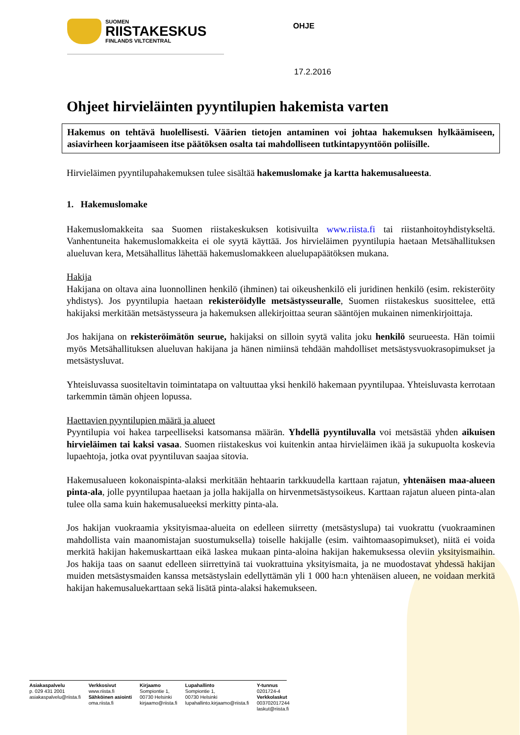SUOMEN
RIISTAKESKUS
FINLANDS VILTCENTRAL
OHJE
17.2.2016
Ohjeet hirvieläinten pyyntilupien hakemista varten
Hakemus on tehtävä huolellisesti. Väärien tietojen antaminen voi johtaa hakemuksen hylkäämiseen, asiavirheen korjaamiseen itse päätöksen osalta tai mahdolliseen tutkintapyyntöön poliisille.
Hirvieläimen pyyntilupahakemuksen tulee sisältää hakemuslomake ja kartta hakemusalueesta.
1. Hakemuslomake
Hakemuslomakkeita saa Suomen riistakeskuksen kotisivuilta www.riista.fi tai riistanhoitoyhdistykseltä. Vanhentuneita hakemuslomakkeita ei ole syytä käyttää. Jos hirvieläimen pyyntilupia haetaan Metsähallituksen alueluvan kera, Metsähallitus lähettää hakemuslomakkeen aluelupapäätöksen mukana.
Hakija
Hakijana on oltava aina luonnollinen henkilö (ihminen) tai oikeushenkilö eli juridinen henkilö (esim. rekisteröity yhdistys). Jos pyyntilupia haetaan rekisteröidylle metsästysseuralle, Suomen riistakeskus suosittelee, että hakijaksi merkitään metsästysseura ja hakemuksen allekirjoittaa seuran sääntöjen mukainen nimenkirjoittaja.
Jos hakijana on rekisteröimätön seurue, hakijaksi on silloin syytä valita joku henkilö seurueesta. Hän toimii myös Metsähallituksen alueluvan hakijana ja hänen nimiinsä tehdään mahdolliset metsästysvuokrasopimukset ja metsästysluvat.
Yhteisluvassa suositeltavin toimintatapa on valtuuttaa yksi henkilö hakemaan pyyntilupaa. Yhteisluvasta kerrotaan tarkemmin tämän ohjeen lopussa.
Haettavien pyyntilupien määrä ja alueet
Pyyntilupia voi hakea tarpeelliseksi katsomansa määrän. Yhdellä pyyntiluvalla voi metsästää yhden aikuisen hirvieläimen tai kaksi vasaa. Suomen riistakeskus voi kuitenkin antaa hirvieläimen ikää ja sukupuolta koskevia lupaehtoja, jotka ovat pyyntiluvan saajaa sitovia.
Hakemusalueen kokonaispinta-alaksi merkitään hehtaarin tarkkuudella karttaan rajatun, yhtenäisen maa-alueen pinta-ala, jolle pyyntilupaa haetaan ja jolla hakijalla on hirvenmetsästysoikeus. Karttaan rajatun alueen pinta-alan tulee olla sama kuin hakemusalueeksi merkitty pinta-ala.
Jos hakijan vuokraamia yksityismaa-alueita on edelleen siirretty (metsästyslupa) tai vuokrattu (vuokraaminen mahdollista vain maanomistajan suostumuksella) toiselle hakijalle (esim. vaihtomaasopimukset), niitä ei voida merkitä hakijan hakemuskarttaan eikä laskea mukaan pinta-aloina hakijan hakemuksessa oleviin yksityismaihin. Jos hakija taas on saanut edelleen siirrettyinä tai vuokrattuina yksityismaita, ja ne muodostavat yhdessä hakijan muiden metsästysmaiden kanssa metsästyslain edellyttämän yli 1 000 ha:n yhtenäisen alueen, ne voidaan merkitä hakijan hakemusaluekarttaan sekä lisätä pinta-alaksi hakemukseen.
Asiakaspalvelu
p. 029 431 2001
asiakaspalvelu@riista.fi
Verkkosivut
www.riista.fi
Sähköinen asiointi
oma.riista.fi
Kirjaamo
Sompiontie 1,
00730 Helsinki
kirjaamo@riista.fi
Lupahallinto
Sompiontie 1,
00730 Helsinki
lupahallinto.kirjaamo@riista.fi
Y-tunnus
0201724-4
Verkkolaskut
003702017244
laskut@riista.fi